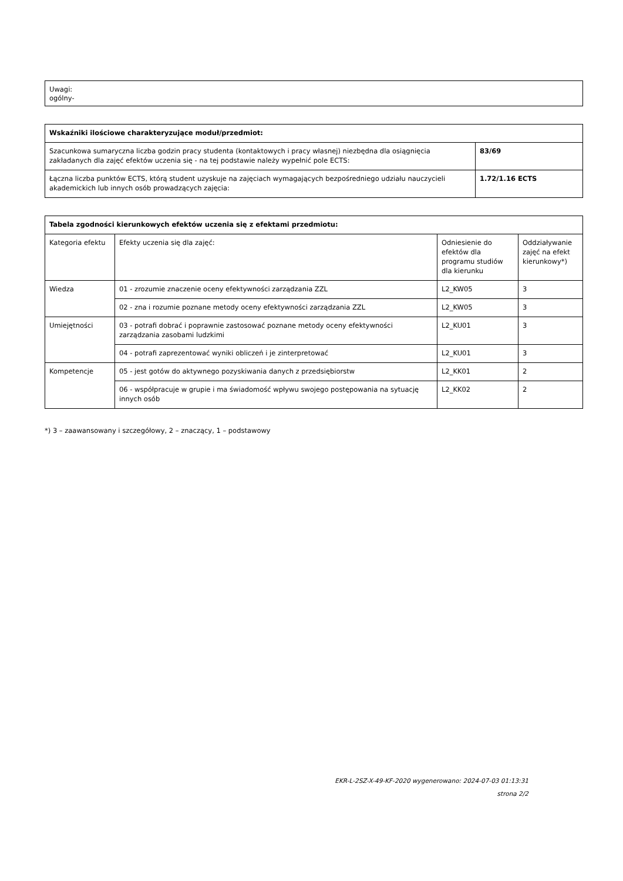Uwagi:
ogólny-
| Wskaźniki ilościowe charakteryzujące moduł/przedmiot: | |
| --- | --- |
| Szacunkowa sumaryczna liczba godzin pracy studenta (kontaktowych i pracy własnej) niezbędna dla osiągnięcia zakładanych dla zajęć efektów uczenia się - na tej podstawie należy wypełnić pole ECTS: | 83/69 |
| Łączna liczba punktów ECTS, którą student uzyskuje na zajęciach wymagających bezpośredniego udziału nauczycieli akademickich lub innych osób prowadzących zajęcia: | 1.72/1.16 ECTS |
| Tabela zgodności kierunkowych efektów uczenia się z efektami przedmiotu: | | | |
| --- | --- | --- | --- |
| Kategoria efektu | Efekty uczenia się dla zajęć: | Odniesienie do efektów dla programu studiów dla kierunku | Oddziaływanie zajęć na efekt kierunkowy*) |
| Wiedza | 01 - zrozumie znaczenie oceny efektywności zarządzania ZZL | L2_KW05 | 3 |
| | 02 - zna i rozumie poznane metody oceny efektywności zarządzania ZZL | L2_KW05 | 3 |
| Umiejętności | 03 - potrafi dobrać i poprawnie zastosować poznane metody oceny efektywności zarządzania zasobami ludzkimi | L2_KU01 | 3 |
| | 04 - potrafi zaprezentować wyniki obliczeń i je zinterpretować | L2_KU01 | 3 |
| Kompetencje | 05 - jest gotów do aktywnego pozyskiwania danych z przedsiębiorstw | L2_KK01 | 2 |
| | 06 - współpracuje w grupie i ma świadomość wpływu swojego postępowania na sytuację innych osób | L2_KK02 | 2 |
*) 3 – zaawansowany i szczegółowy, 2 – znaczący, 1 – podstawowy
EKR-L-2SZ-X-49-KF-2020 wygenerowano: 2024-07-03 01:13:31
strona 2/2